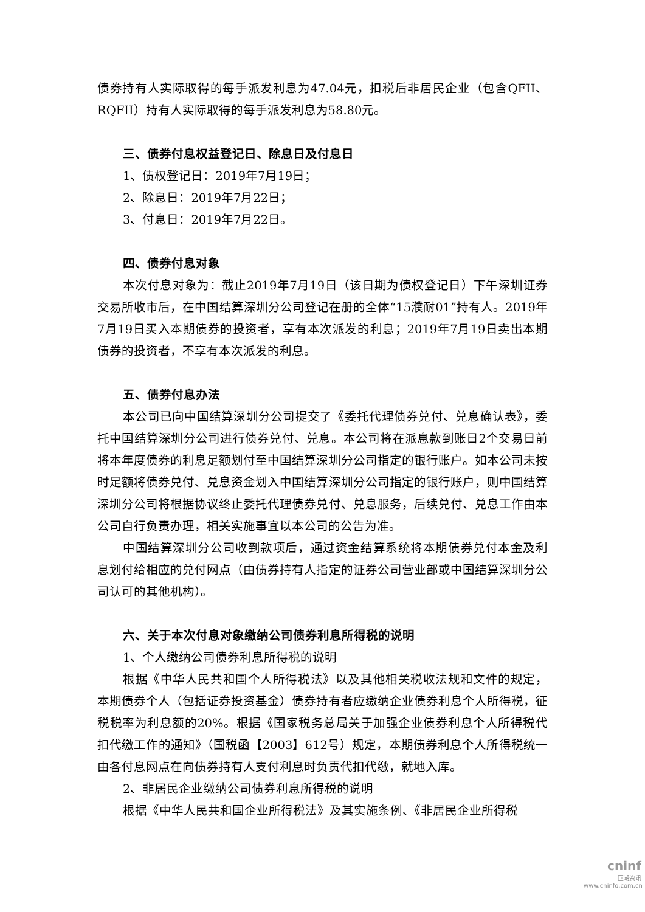债券持有人实际取得的每手派发利息为47.04元，扣税后非居民企业（包含QFII、RQFII）持有人实际取得的每手派发利息为58.80元。
三、债券付息权益登记日、除息日及付息日
1、债权登记日：2019年7月19日；
2、除息日：2019年7月22日；
3、付息日：2019年7月22日。
四、债券付息对象
本次付息对象为：截止2019年7月19日（该日期为债权登记日）下午深圳证券交易所收市后，在中国结算深圳分公司登记在册的全体“15濮耐01”持有人。2019年7月19日买入本期债券的投资者，享有本次派发的利息；2019年7月19日卖出本期债券的投资者，不享有本次派发的利息。
五、债券付息办法
本公司已向中国结算深圳分公司提交了《委托代理债券兑付、兑息确认表》，委托中国结算深圳分公司进行债券兑付、兑息。本公司将在派息款到账日2个交易日前将本年度债券的利息足额划付至中国结算深圳分公司指定的银行账户。如本公司未按时足额将债券兑付、兑息资金划入中国结算深圳分公司指定的银行账户，则中国结算深圳分公司将根据协议终止委托代理债券兑付、兑息服务，后续兑付、兑息工作由本公司自行负责办理，相关实施事宜以本公司的公告为准。
中国结算深圳分公司收到款项后，通过资金结算系统将本期债券兑付本金及利息划付给相应的兑付网点（由债券持有人指定的证券公司营业部或中国结算深圳分公司认可的其他机构）。
六、关于本次付息对象缴纳公司债券利息所得税的说明
1、个人缴纳公司债券利息所得税的说明
根据《中华人民共和国个人所得税法》以及其他相关税收法规和文件的规定，本期债券个人（包括证券投资基金）债券持有者应缴纳企业债券利息个人所得税，征税税率为利息额的20%。根据《国家税务总局关于加强企业债券利息个人所得税代扣代缴工作的通知》（国税函【2003】612号）规定，本期债券利息个人所得税统一由各付息网点在向债券持有人支付利息时负责代扣代缴，就地入库。
2、非居民企业缴纳公司债券利息所得税的说明
根据《中华人民共和国企业所得税法》及其实施条例、《非居民企业所得税
cninf
巨潮资讯
www.cninfo.com.cn